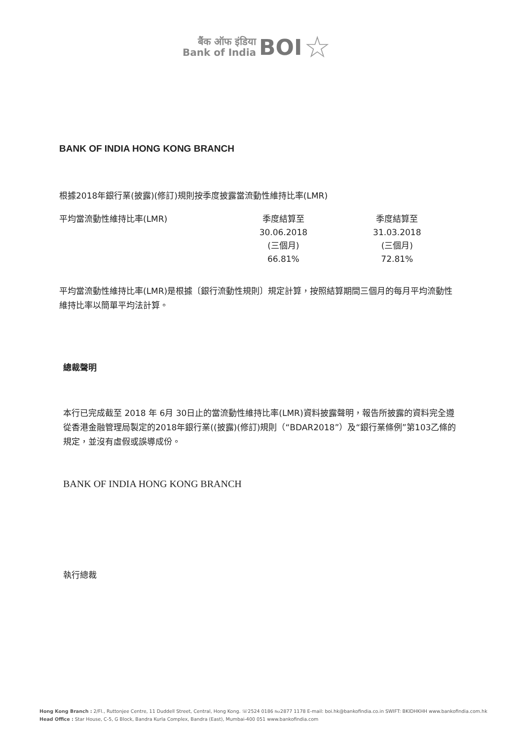बैंक ऑफ इंडिया
Bank of India
BOI
☆
BANK OF INDIA HONG KONG BRANCH
根據2018年銀行業(披露)(修訂)規則按季度披露當流動性維持比率(LMR)
| 平均當流動性維持比率(LMR) | 季度結算至 30.06.2018 (三個月) | 季度結算至 31.03.2018 (三個月) |
| --- | --- | --- |
| | 66.81% | 72.81% |
平均當流動性維持比率(LMR)是根據〔銀行流動性規則〕規定計算，按照結算期間三個月的每月平均流動性維持比率以簡單平均法計算。
總裁聲明
本行已完成截至 2018 年 6月 30日止的當流動性維持比率(LMR)資料披露聲明，報告所披露的資料完全遵從香港金融管理局製定的2018年銀行業((披露)(修訂)規則（“BDAR2018”）及“銀行業條例”第103乙條的規定，並沒有虛假或誤導成份。
BANK OF INDIA HONG KONG BRANCH
執行總裁
Hong Kong Branch : 2/Fl., Ruttonjee Centre, 11 Duddell Street, Central, Hong Kong. ☏2524 0186 ℻2877 1178 E-mail: boi.hk@bankofindia.co.in SWIFT: BKIDHKHH www.bankofindia.com.hk
Head Office : Star House, C-5, G Block, Bandra Kurla Complex, Bandra (East), Mumbai-400 051 www.bankofindia.com